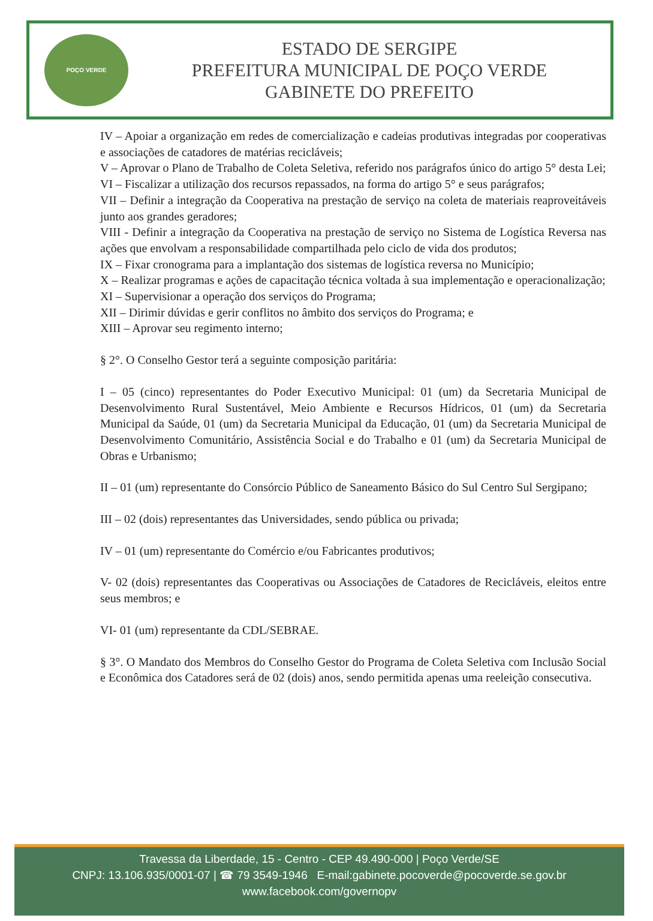POÇO VERDE
ESTADO DE SERGIPE
PREFEITURA MUNICIPAL DE POÇO VERDE
GABINETE DO PREFEITO
IV – Apoiar a organização em redes de comercialização e cadeias produtivas integradas por cooperativas e associações de catadores de matérias recicláveis;
V – Aprovar o Plano de Trabalho de Coleta Seletiva, referido nos parágrafos único do artigo 5° desta Lei;
VI – Fiscalizar a utilização dos recursos repassados, na forma do artigo 5° e seus parágrafos;
VII – Definir a integração da Cooperativa na prestação de serviço na coleta de materiais reaproveitáveis junto aos grandes geradores;
VIII - Definir a integração da Cooperativa na prestação de serviço no Sistema de Logística Reversa nas ações que envolvam a responsabilidade compartilhada pelo ciclo de vida dos produtos;
IX – Fixar cronograma para a implantação dos sistemas de logística reversa no Município;
X – Realizar programas e ações de capacitação técnica voltada à sua implementação e operacionalização;
XI – Supervisionar a operação dos serviços do Programa;
XII – Dirimir dúvidas e gerir conflitos no âmbito dos serviços do Programa; e
XIII – Aprovar seu regimento interno;
§ 2°. O Conselho Gestor terá a seguinte composição paritária:
I – 05 (cinco) representantes do Poder Executivo Municipal: 01 (um) da Secretaria Municipal de Desenvolvimento Rural Sustentável, Meio Ambiente e Recursos Hídricos, 01 (um) da Secretaria Municipal da Saúde, 01 (um) da Secretaria Municipal da Educação, 01 (um) da Secretaria Municipal de Desenvolvimento Comunitário, Assistência Social e do Trabalho e 01 (um) da Secretaria Municipal de Obras e Urbanismo;
II – 01 (um) representante do Consórcio Público de Saneamento Básico do Sul Centro Sul Sergipano;
III – 02 (dois) representantes das Universidades, sendo pública ou privada;
IV – 01 (um) representante do Comércio e/ou Fabricantes produtivos;
V- 02 (dois) representantes das Cooperativas ou Associações de Catadores de Recicláveis, eleitos entre seus membros; e
VI- 01 (um) representante da CDL/SEBRAE.
§ 3°. O Mandato dos Membros do Conselho Gestor do Programa de Coleta Seletiva com Inclusão Social e Econômica dos Catadores será de 02 (dois) anos, sendo permitida apenas uma reeleição consecutiva.
Travessa da Liberdade, 15 - Centro - CEP 49.490-000 | Poço Verde/SE
CNPJ: 13.106.935/0001-07 | ☎ 79 3549-1946 E-mail:gabinete.pocoverde@pocoverde.se.gov.br
www.facebook.com/governopv